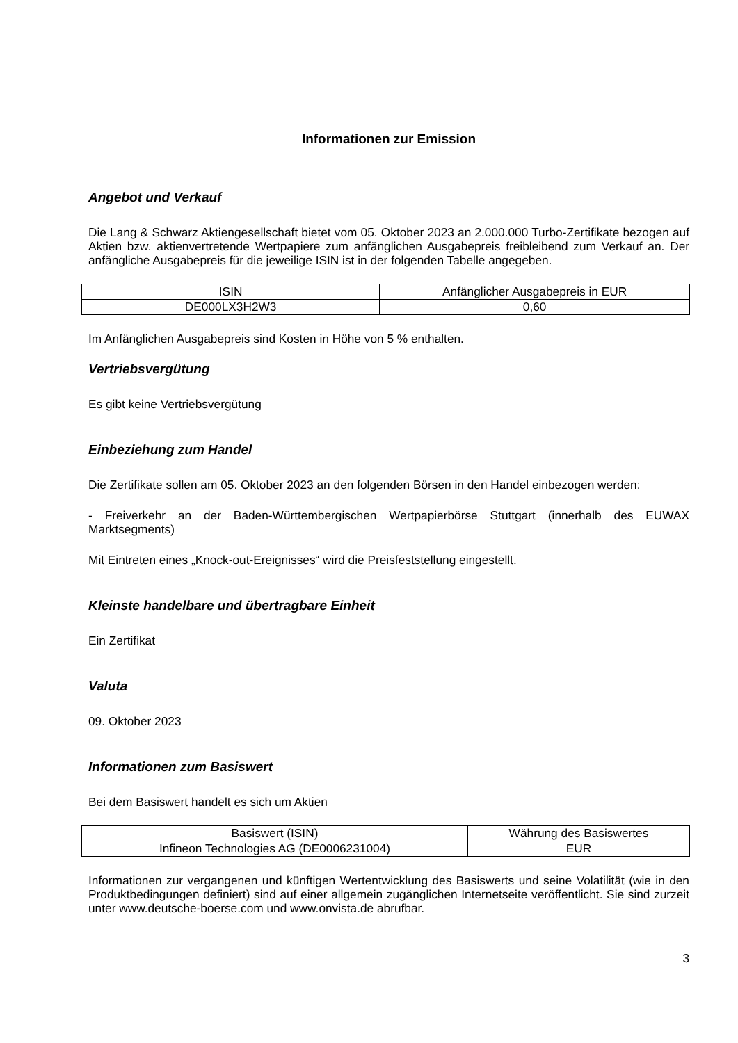Informationen zur Emission
Angebot und Verkauf
Die Lang & Schwarz Aktiengesellschaft bietet vom 05. Oktober 2023 an 2.000.000 Turbo-Zertifikate bezogen auf Aktien bzw. aktienvertretende Wertpapiere zum anfänglichen Ausgabepreis freibleibend zum Verkauf an. Der anfängliche Ausgabepreis für die jeweilige ISIN ist in der folgenden Tabelle angegeben.
| ISIN | Anfänglicher Ausgabepreis in EUR |
| --- | --- |
| DE000LX3H2W3 | 0,60 |
Im Anfänglichen Ausgabepreis sind Kosten in Höhe von 5 % enthalten.
Vertriebsvergütung
Es gibt keine Vertriebsvergütung
Einbeziehung zum Handel
Die Zertifikate sollen am 05. Oktober 2023 an den folgenden Börsen in den Handel einbezogen werden:
- Freiverkehr an der Baden-Württembergischen Wertpapierbörse Stuttgart (innerhalb des EUWAX Marktsegments)
Mit Eintreten eines „Knock-out-Ereignisses“ wird die Preisfeststellung eingestellt.
Kleinste handelbare und übertragbare Einheit
Ein Zertifikat
Valuta
09. Oktober 2023
Informationen zum Basiswert
Bei dem Basiswert handelt es sich um Aktien
| Basiswert (ISIN) | Währung des Basiswertes |
| --- | --- |
| Infineon Technologies AG (DE0006231004) | EUR |
Informationen zur vergangenen und künftigen Wertentwicklung des Basiswerts und seine Volatilität (wie in den Produktbedingungen definiert) sind auf einer allgemein zugänglichen Internetseite veröffentlicht. Sie sind zurzeit unter www.deutsche-boerse.com und www.onvista.de abrufbar.
3